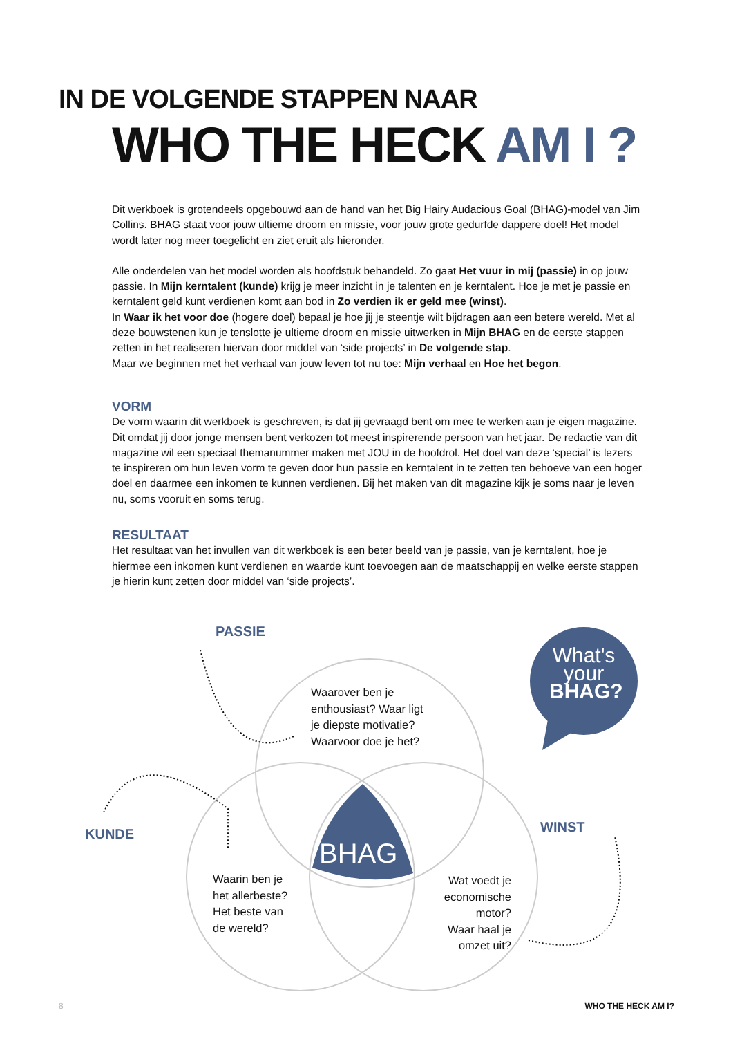IN DE VOLGENDE STAPPEN NAAR
WHO THE HECK AM I ?
Dit werkboek is grotendeels opgebouwd aan de hand van het Big Hairy Audacious Goal (BHAG)-model van Jim Collins. BHAG staat voor jouw ultieme droom en missie, voor jouw grote gedurfde dappere doel! Het model wordt later nog meer toegelicht en ziet eruit als hieronder.
Alle onderdelen van het model worden als hoofdstuk behandeld. Zo gaat Het vuur in mij (passie) in op jouw passie. In Mijn kerntalent (kunde) krijg je meer inzicht in je talenten en je kerntalent. Hoe je met je passie en kerntalent geld kunt verdienen komt aan bod in Zo verdien ik er geld mee (winst).
In Waar ik het voor doe (hogere doel) bepaal je hoe jij je steentje wilt bijdragen aan een betere wereld. Met al deze bouwstenen kun je tenslotte je ultieme droom en missie uitwerken in Mijn BHAG en de eerste stappen zetten in het realiseren hiervan door middel van ‘side projects’ in De volgende stap.
Maar we beginnen met het verhaal van jouw leven tot nu toe: Mijn verhaal en Hoe het begon.
VORM
De vorm waarin dit werkboek is geschreven, is dat jij gevraagd bent om mee te werken aan je eigen magazine. Dit omdat jij door jonge mensen bent verkozen tot meest inspirerende persoon van het jaar. De redactie van dit magazine wil een speciaal themanummer maken met JOU in de hoofdrol. Het doel van deze ‘special’ is lezers te inspireren om hun leven vorm te geven door hun passie en kerntalent in te zetten ten behoeve van een hoger doel en daarmee een inkomen te kunnen verdienen. Bij het maken van dit magazine kijk je soms naar je leven nu, soms vooruit en soms terug.
RESULTAAT
Het resultaat van het invullen van dit werkboek is een beter beeld van je passie, van je kerntalent, hoe je hiermee een inkomen kunt verdienen en waarde kunt toevoegen aan de maatschappij en welke eerste stappen je hierin kunt zetten door middel van ‘side projects’.
PASSIE
Waarover ben je
enthousiast? Waar ligt
je diepste motivatie?
Waarvoor doe je het?
What's
your
BHAG?
KUNDE WINST
BHAG
Waarin ben je
het allerbeste?
Het beste van
de wereld?
Wat voedt je
economische
motor?
Waar haal je
omzet uit?
8 WHO THE HECK AM I?